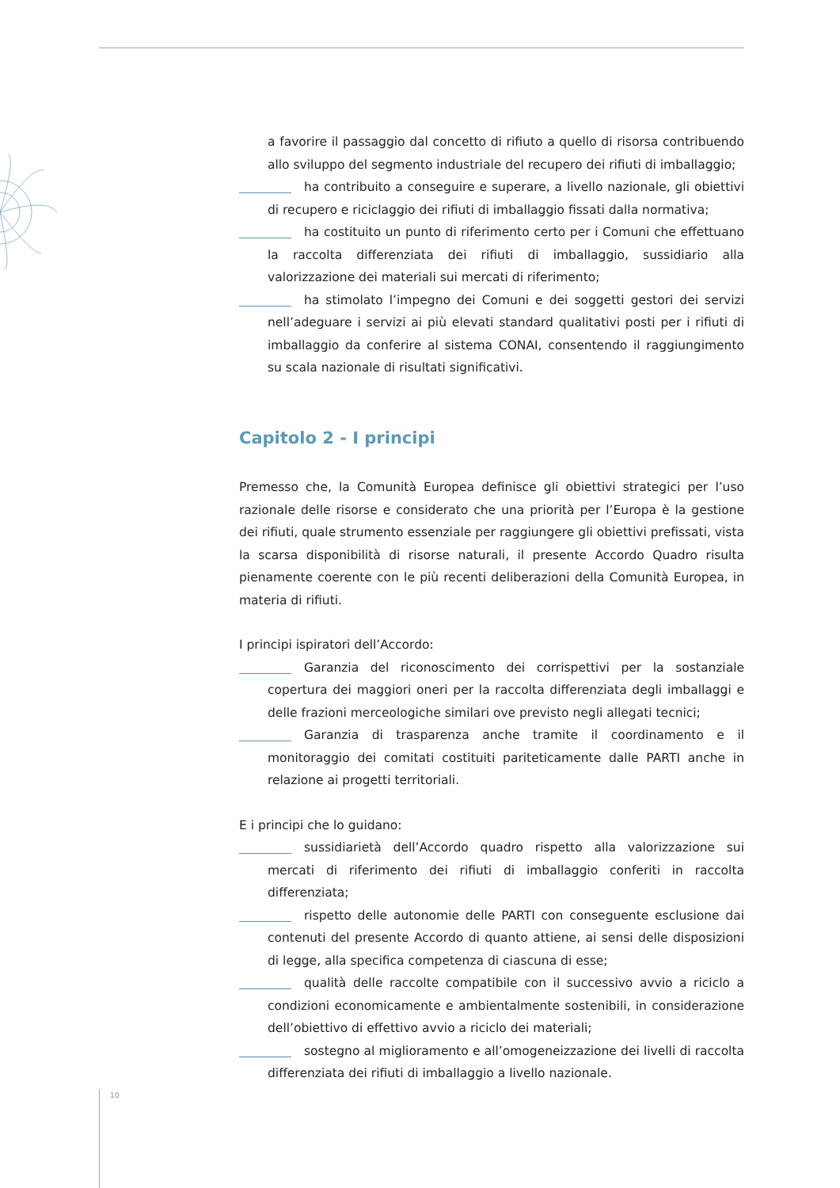a favorire il passaggio dal concetto di rifiuto a quello di risorsa contribuendo allo sviluppo del segmento industriale del recupero dei rifiuti di imballaggio;
ha contribuito a conseguire e superare, a livello nazionale, gli obiettivi di recupero e riciclaggio dei rifiuti di imballaggio fissati dalla normativa;
ha costituito un punto di riferimento certo per i Comuni che effettuano la raccolta differenziata dei rifiuti di imballaggio, sussidiario alla valorizzazione dei materiali sui mercati di riferimento;
ha stimolato l’impegno dei Comuni e dei soggetti gestori dei servizi nell’adeguare i servizi ai più elevati standard qualitativi posti per i rifiuti di imballaggio da conferire al sistema CONAI, consentendo il raggiungimento su scala nazionale di risultati significativi.
Capitolo 2 - I principi
Premesso che, la Comunità Europea definisce gli obiettivi strategici per l’uso razionale delle risorse e considerato che una priorità per l’Europa è la gestione dei rifiuti, quale strumento essenziale per raggiungere gli obiettivi prefissati, vista la scarsa disponibilità di risorse naturali, il presente Accordo Quadro risulta pienamente coerente con le più recenti deliberazioni della Comunità Europea, in materia di rifiuti.
I principi ispiratori dell’Accordo:
Garanzia del riconoscimento dei corrispettivi per la sostanziale copertura dei maggiori oneri per la raccolta differenziata degli imballaggi e delle frazioni merceologiche similari ove previsto negli allegati tecnici;
Garanzia di trasparenza anche tramite il coordinamento e il monitoraggio dei comitati costituiti pariteticamente dalle PARTI anche in relazione ai progetti territoriali.
E i principi che lo guidano:
sussidiarietà dell’Accordo quadro rispetto alla valorizzazione sui mercati di riferimento dei rifiuti di imballaggio conferiti in raccolta differenziata;
rispetto delle autonomie delle PARTI con conseguente esclusione dai contenuti del presente Accordo di quanto attiene, ai sensi delle disposizioni di legge, alla specifica competenza di ciascuna di esse;
qualità delle raccolte compatibile con il successivo avvio a riciclo a condizioni economicamente e ambientalmente sostenibili, in considerazione dell’obiettivo di effettivo avvio a riciclo dei materiali;
sostegno al miglioramento e all’omogeneizzazione dei livelli di raccolta differenziata dei rifiuti di imballaggio a livello nazionale.
10